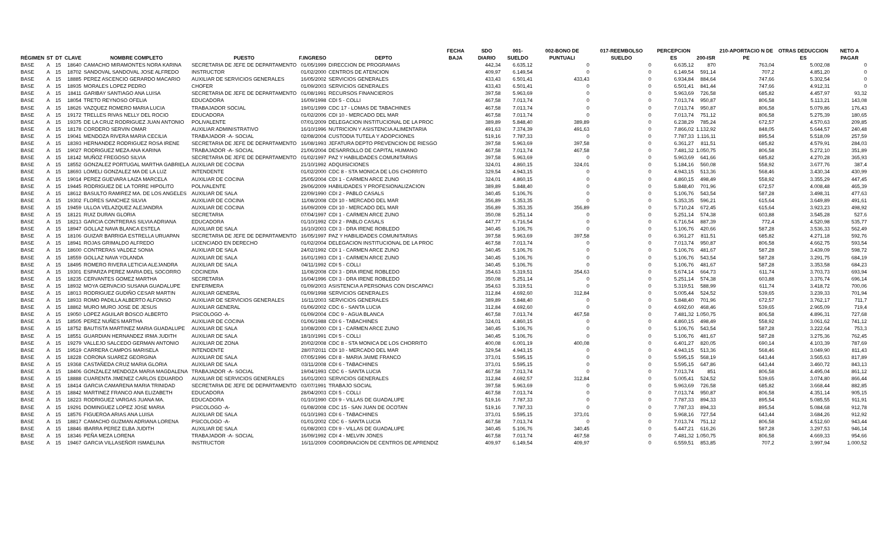| RÉGIMEN | ST | DT | CLAVE | NOMBRE COMPLETO | PUESTO | F.INGRESO | DEPTO | FECHA BAJA | SDO DIARIO | 001-SUELDO | 002-BONO DE PUNTUALI | 017-REEMBOLSO SUELDO | PERCEPCION ES | 200-ISR | 210-APORTACIO N DE PE | OTRAS DEDUCCION ES | NETO A PAGAR |
| --- | --- | --- | --- | --- | --- | --- | --- | --- | --- | --- | --- | --- | --- | --- | --- | --- | --- |
| BASE | A | 15 | 18640 | CAMACHO MIRAMONTES NORA KARINA | SECRETARIA DE JEFE DE DEPARTAMENTO | 01/05/1999 | DIRECCION DE PROGRAMAS | | 442,34 | 6.635,12 | 0 | 0 | 6.635,12 | 870 | 763,04 | 5.002,08 | 0 |
| BASE | A | 15 | 18702 | SANDOVAL SANDOVAL JOSE ALFREDO | INSTRUCTOR | 01/02/2000 | CENTROS DE ATENCION | | 409,97 | 6.149,54 | 0 | 0 | 6.149,54 | 591,14 | 707,2 | 4.851,20 | 0 |
| BASE | A | 15 | 18885 | PEREZ ASCENCIO GERARDO MACARIO | AUXILIAR DE SERVICIOS GENERALES | 16/05/2002 | SERVICIOS GENERALES | | 433,43 | 6.501,41 | 433,43 | 0 | 6.934,84 | 884,64 | 747,66 | 5.302,54 | 0 |
| BASE | A | 15 | 18935 | MORALES LOPEZ PEDRO | CHOFER | 01/09/2003 | SERVICIOS GENERALES | | 433,43 | 6.501,41 | 0 | 0 | 6.501,41 | 841,44 | 747,66 | 4.912,31 | 0 |
| BASE | A | 15 | 18411 | GARIBAY SANTIAGO ANA LUISA | SECRETARIA DE JEFE DE DEPARTAMENTO | 01/08/1991 | RECURSOS FINANCIEROS | | 397,58 | 5.963,69 | 0 | 0 | 5.963,69 | 726,58 | 685,82 | 4.457,97 | 93,32 |
| BASE | A | 15 | 18054 | TRETO REYNOSO OFELIA | EDUCADORA | 16/09/1998 | CDI 5 - COLLI | | 467,58 | 7.013,74 | 0 | 0 | 7.013,74 | 950,87 | 806,58 | 5.113,21 | 143,08 |
| BASE | A | 15 | 18626 | VAZQUEZ ROMERO MARIA LUCIA | TRABAJADOR SOCIAL | 19/01/1999 | CDC 17 - LOMAS DE TABACHINES | | 467,58 | 7.013,74 | 0 | 0 | 7.013,74 | 950,87 | 806,58 | 5.079,86 | 176,43 |
| BASE | A | 15 | 19172 | TRELLES RIVAS NELLY DEL ROCIO | EDUCADORA | 01/02/2006 | CDI 10 - MERCADO DEL MAR | | 467,58 | 7.013,74 | 0 | 0 | 7.013,74 | 751,12 | 806,58 | 5.275,39 | 180,65 |
| BASE | A | 15 | 19375 | DE LA CRUZ RODRIGUEZ JUAN ANTONIO | POLIVALENTE | 07/01/2009 | DELEGACION INSTITUCIONAL DE LA PROC | | 389,89 | 5.848,40 | 389,89 | 0 | 6.238,29 | 785,24 | 672,57 | 4.570,63 | 209,85 |
| BASE | A | 15 | 18178 | CORDERO SERVIN OMAR | AUXILIAR ADMINISTRATIVO | 16/10/1996 | NUTRICION Y ASISTENCIA ALIMENTARIA | | 491,63 | 7.374,39 | 491,63 | 0 | 7.866,02 | 1.132,92 | 848,05 | 5.644,57 | 240,48 |
| BASE | A | 15 | 19041 | MENDOZA RIVERA MARIA CECILIA | TRABAJADOR -A- SOCIAL | 02/08/2004 | CUSTODIA TUTELA Y ADOPCIONES | | 519,16 | 7.787,33 | 0 | 0 | 7.787,33 | 1.116,11 | 895,54 | 5.518,09 | 257,59 |
| BASE | A | 15 | 18393 | HERNANDEZ RODRIGUEZ ROSA IRENE | SECRETARIA DE JEFE DE DEPARTAMENTO | 16/08/1993 | JEFATURA DEPTO PREVENCION DE RIESGO | | 397,58 | 5.963,69 | 397,58 | 0 | 6.361,27 | 811,51 | 685,82 | 4.579,91 | 284,03 |
| BASE | A | 15 | 19027 | RODRIGUEZ MEZA ANA KARINA | TRABAJADOR -A- SOCIAL | 21/06/2004 | DESARROLLO DE CAPITAL HUMANO | | 467,58 | 7.013,74 | 467,58 | 0 | 7.481,32 | 1.050,75 | 806,58 | 5.272,10 | 351,89 |
| BASE | A | 15 | 18142 | MUÑOZ FREGOSO SILVIA | SECRETARIA DE JEFE DE DEPARTAMENTO | 01/02/1997 | PAZ Y HABILIDADES COMUNITARIAS | | 397,58 | 5.963,69 | 0 | 0 | 5.963,69 | 641,66 | 685,82 | 4.270,28 | 365,93 |
| BASE | A | 15 | 18552 | GONZALEZ PORTUGAL MARTHA GABRIELA | AUXILIAR DE COCINA | 21/10/1992 | ADQUISICIONES | | 324,01 | 4.860,15 | 324,01 | 0 | 5.184,16 | 560,08 | 558,92 | 3.677,76 | 387,4 |
| BASE | A | 15 | 18693 | LOMELI GONZALEZ MA DE LA LUZ | INTENDENTE | 01/02/2000 | CDC 8 - STA MONICA DE LOS CHORRITO | | 329,54 | 4.943,15 | 0 | 0 | 4.943,15 | 513,36 | 568,46 | 3.430,34 | 430,99 |
| BASE | A | 15 | 19014 | PEREZ GUEVARA LAIZA MARCELA | AUXILIAR DE COCINA | 25/05/2004 | CDI 1 - CARMEN ARCE ZUNO | | 324,01 | 4.860,15 | 0 | 0 | 4.860,15 | 498,49 | 558,92 | 3.355,29 | 447,45 |
| BASE | A | 15 | 19445 | RODRIGUEZ DE LA TORRE HIPOLITO | POLIVALENTE | 29/06/2009 | HABILIDADES Y PROFESIONALIZACION | | 389,89 | 5.848,40 | 0 | 0 | 5.848,40 | 701,96 | 672,57 | 4.008,48 | 465,39 |
| BASE | A | 15 | 18612 | BASULTO RAMIREZ MA. DE LOS ANGELES | AUXILIAR DE SALA | 22/09/1990 | CDI 2 - PABLO CASALS | | 340,45 | 5.106,76 | 0 | 0 | 5.106,76 | 543,54 | 587,28 | 3.498,31 | 477,63 |
| BASE | A | 15 | 19302 | FLORES SANCHEZ SILVIA | AUXILIAR DE COCINA | 11/08/2008 | CDI 10 - MERCADO DEL MAR | | 356,89 | 5.353,35 | 0 | 0 | 5.353,35 | 596,21 | 615,64 | 3.649,89 | 491,61 |
| BASE | A | 15 | 19459 | ULLOA VELAZQUEZ ALEJANDRA | AUXILIAR DE COCINA | 16/09/2009 | CDI 10 - MERCADO DEL MAR | | 356,89 | 5.353,35 | 356,89 | 0 | 5.710,24 | 672,45 | 615,64 | 3.923,23 | 498,92 |
| BASE | A | 15 | 18121 | RUIZ DURAN GLORIA | SECRETARIA | 07/04/1997 | CDI 1 - CARMEN ARCE ZUNO | | 350,08 | 5.251,14 | 0 | 0 | 5.251,14 | 574,38 | 603,88 | 3.545,28 | 527,6 |
| BASE | A | 15 | 18213 | GARCIA CONTRERAS SILVIA ADRIANA | EDUCADORA | 01/10/1992 | CDI 2 - PABLO CASALS | | 447,77 | 6.716,54 | 0 | 0 | 6.716,54 | 887,39 | 772,4 | 4.520,98 | 535,77 |
| BASE | A | 15 | 18947 | GOLLAZ NAVA BLANCA ESTELA | AUXILIAR DE SALA | 16/10/2003 | CDI 3 - DRA IRENE ROBLEDO | | 340,45 | 5.106,76 | 0 | 0 | 5.106,76 | 420,66 | 587,28 | 3.536,33 | 562,49 |
| BASE | A | 15 | 18106 | GUIZAR BARRIGA ESTRELLA URUAPAN | SECRETARIA DE JEFE DE DEPARTAMENTO | 16/05/1997 | PAZ Y HABILIDADES COMUNITARIAS | | 397,58 | 5.963,69 | 397,58 | 0 | 6.361,27 | 811,51 | 685,82 | 4.271,18 | 592,76 |
| BASE | A | 15 | 18941 | ROJAS GRIMALDO ALFREDO | LICENCIADO EN DERECHO | 01/02/2004 | DELEGACION INSTITUCIONAL DE LA PROC | | 467,58 | 7.013,74 | 0 | 0 | 7.013,74 | 950,87 | 806,58 | 4.662,75 | 593,54 |
| BASE | A | 15 | 18600 | CONTRERAS VALDEZ SONIA | AUXILIAR DE SALA | 24/02/1992 | CDI 1 - CARMEN ARCE ZUNO | | 340,45 | 5.106,76 | 0 | 0 | 5.106,76 | 481,67 | 587,28 | 3.439,09 | 598,72 |
| BASE | A | 15 | 18559 | GOLLAZ NAVA YOLANDA | AUXILIAR DE SALA | 16/01/1993 | CDI 1 - CARMEN ARCE ZUNO | | 340,45 | 5.106,76 | 0 | 0 | 5.106,76 | 543,54 | 587,28 | 3.291,75 | 684,19 |
| BASE | A | 15 | 18495 | ROMERO RIVERA LETICIA ALEJANDRA | AUXILIAR DE SALA | 04/11/1992 | CDI 5 - COLLI | | 340,45 | 5.106,76 | 0 | 0 | 5.106,76 | 481,67 | 587,28 | 3.353,58 | 684,23 |
| BASE | A | 15 | 19301 | ESPARZA PEREZ MARIA DEL SOCORRO | COCINERA | 11/08/2008 | CDI 3 - DRA IRENE ROBLEDO | | 354,63 | 5.319,51 | 354,63 | 0 | 5.674,14 | 664,73 | 611,74 | 3.703,73 | 693,94 |
| BASE | A | 15 | 18235 | CERVANTES GOMEZ MARTHA | SECRETARIA | 16/04/1996 | CDI 3 - DRA IRENE ROBLEDO | | 350,08 | 5.251,14 | 0 | 0 | 5.251,14 | 574,38 | 603,88 | 3.376,74 | 696,14 |
| BASE | A | 15 | 18932 | MOYA GERVACIO SUSANA GUADALUPE | ENFERMERA | 01/09/2003 | ASISTENCIA A PERSONAS CON DISCAPACI | | 354,63 | 5.319,51 | 0 | 0 | 5.319,51 | 588,99 | 611,74 | 3.418,72 | 700,06 |
| BASE | A | 15 | 18013 | RODRIGUEZ GUDIÑO CESAR MARTIN | AUXILIAR GENERAL | 01/09/1998 | SERVICIOS GENERALES | | 312,84 | 4.692,60 | 312,84 | 0 | 5.005,44 | 524,52 | 539,65 | 3.239,33 | 701,94 |
| BASE | A | 15 | 18933 | ROMO PADILLA ALBERTO ALFONSO | AUXILIAR DE SERVICIOS GENERALES | 16/11/2003 | SERVICIOS GENERALES | | 389,89 | 5.848,40 | 0 | 0 | 5.848,40 | 701,96 | 672,57 | 3.762,17 | 711,7 |
| BASE | A | 15 | 18862 | MURO MURO JOSE DE JESUS | AUXILIAR GENERAL | 01/06/2002 | CDC 6 - SANTA LUCIA | | 312,84 | 4.692,60 | 0 | 0 | 4.692,60 | 468,46 | 539,65 | 2.965,09 | 719,4 |
| BASE | A | 15 | 19050 | LOPEZ AGUILAR BOSCO ALBERTO | PSICOLOGO -A- | 01/09/2004 | CDC 9 - AGUA BLANCA | | 467,58 | 7.013,74 | 467,58 | 0 | 7.481,32 | 1.050,75 | 806,58 | 4.896,31 | 727,68 |
| BASE | A | 15 | 18505 | PEREZ NUÑES MARTHA | AUXILIAR DE COCINA | 01/06/1988 | CDI 6 - TABACHINES | | 324,01 | 4.860,15 | 0 | 0 | 4.860,15 | 498,49 | 558,92 | 3.061,62 | 741,12 |
| BASE | A | 15 | 18752 | BAUTISTA MARTINEZ MARIA GUADALUPE | AUXILIAR DE SALA | 10/08/2000 | CDI 1 - CARMEN ARCE ZUNO | | 340,45 | 5.106,76 | 0 | 0 | 5.106,76 | 543,54 | 587,28 | 3.222,64 | 753,3 |
| BASE | A | 15 | 18551 | GUARDIAN HERNANDEZ IRMA JUDITH | AUXILIAR DE SALA | 18/10/1991 | CDI 5 - COLLI | | 340,45 | 5.106,76 | 0 | 0 | 5.106,76 | 481,67 | 587,28 | 3.275,36 | 762,45 |
| BASE | A | 15 | 19279 | VALLEJO SALCEDO GERMAN ANTONIO | AUXILIAR DE ZONA | 20/02/2008 | CDC 8 - STA MONICA DE LOS CHORRITO | | 400,08 | 6.001,19 | 400,08 | 0 | 6.401,27 | 820,05 | 690,14 | 4.103,39 | 787,69 |
| BASE | A | 15 | 19519 | CARRERA CAMPOS MARISELA | INTENDENTE | 28/07/2011 | CDI 10 - MERCADO DEL MAR | | 329,54 | 4.943,15 | 0 | 0 | 4.943,15 | 513,36 | 568,46 | 3.049,90 | 811,43 |
| BASE | A | 15 | 18228 | CORONA SUAREZ GEORGINA | AUXILIAR DE SALA | 07/05/1996 | CDI 8 - MARIA JAIME FRANCO | | 373,01 | 5.595,15 | 0 | 0 | 5.595,15 | 568,19 | 643,44 | 3.565,63 | 817,89 |
| BASE | A | 15 | 19368 | CASTAÑEDA CRUZ MARIA GLORIA | AUXILIAR DE SALA | 03/11/2008 | CDI 6 - TABACHINES | | 373,01 | 5.595,15 | 0 | 0 | 5.595,15 | 647,86 | 643,44 | 3.460,72 | 843,13 |
| BASE | A | 15 | 18406 | GONZALEZ MENDOZA MARIA MAGDALENA | TRABAJADOR -A- SOCIAL | 19/04/1993 | CDC 6 - SANTA LUCIA | | 467,58 | 7.013,74 | 0 | 0 | 7.013,74 | 851 | 806,58 | 4.495,04 | 861,12 |
| BASE | A | 15 | 18888 | CUARENTA JIMENEZ CARLOS EDUARDO | AUXILIAR DE SERVICIOS GENERALES | 16/01/2003 | SERVICIOS GENERALES | | 312,84 | 4.692,57 | 312,84 | 0 | 5.005,41 | 524,52 | 539,65 | 3.074,80 | 866,44 |
| BASE | A | 15 | 18414 | GARCIA CAMARENA MARIA TRINIDAD | SECRETARIA DE JEFE DE DEPARTAMENTO | 03/07/1991 | TRABAJO SOCIAL | | 397,58 | 5.963,69 | 0 | 0 | 5.963,69 | 726,58 | 685,82 | 3.668,44 | 882,85 |
| BASE | A | 15 | 18842 | MARTINEZ FRANCO ANA ELIZABETH | EDUCADORA | 28/04/2003 | CDI 5 - COLLI | | 467,58 | 7.013,74 | 0 | 0 | 7.013,74 | 950,87 | 806,58 | 4.351,14 | 905,15 |
| BASE | A | 15 | 18223 | RODRIGUEZ VARGAS JUANA MA. | EDUCADORA | 01/10/1990 | CDI 9 - VILLAS DE GUADALUPE | | 519,16 | 7.787,33 | 0 | 0 | 7.787,33 | 894,33 | 895,54 | 5.085,55 | 911,91 |
| BASE | A | 15 | 19291 | DOMINGUEZ LOPEZ JOSE MARIA | PSICOLOGO -A- | 01/08/2008 | CDC 15 - SAN JUAN DE OCOTAN | | 519,16 | 7.787,33 | 0 | 0 | 7.787,33 | 894,33 | 895,54 | 5.084,68 | 912,78 |
| BASE | A | 15 | 18576 | FIGUEROA ARIAS ANA LUISA | AUXILIAR DE SALA | 01/10/1993 | CDI 6 - TABACHINES | | 373,01 | 5.595,15 | 373,01 | 0 | 5.968,16 | 727,54 | 643,44 | 3.684,26 | 912,92 |
| BASE | A | 15 | 18817 | CAMACHO GUZMAN ADRIANA LORENA | PSICOLOGO -A- | 01/01/2002 | CDC 6 - SANTA LUCIA | | 467,58 | 7.013,74 | 0 | 0 | 7.013,74 | 751,12 | 806,58 | 4.512,60 | 943,44 |
| BASE | A | 15 | 18846 | IBARRA PEREZ ELBA JUDITH | AUXILIAR DE SALA | 01/08/2003 | CDI 9 - VILLAS DE GUADALUPE | | 340,45 | 5.106,76 | 340,45 | 0 | 5.447,21 | 616,26 | 587,28 | 3.297,53 | 946,14 |
| BASE | A | 15 | 18346 | PEÑA MEZA LORENA | TRABAJADOR -A- SOCIAL | 16/09/1992 | CDI 4 - MELVIN JONES | | 467,58 | 7.013,74 | 467,58 | 0 | 7.481,32 | 1.050,75 | 806,58 | 4.669,33 | 954,66 |
| BASE | A | 15 | 19467 | GARCIA VILLASEÑOR ISMAELINA | INSTRUCTOR | 16/11/2009 | COORDINACION DE CENTROS DE APRENDIZ | | 409,97 | 6.149,54 | 409,97 | 0 | 6.559,51 | 853,85 | 707,2 | 3.997,94 | 1.000,52 |